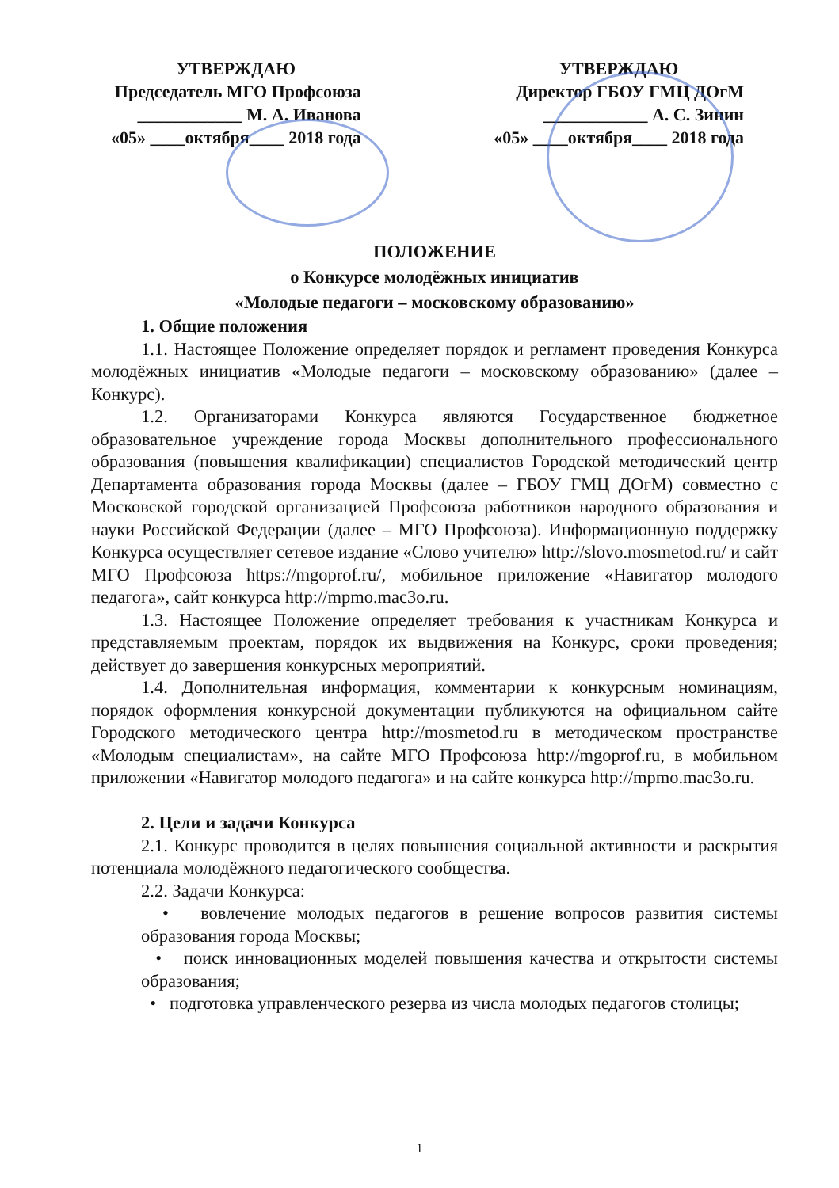УТВЕРЖДАЮ
Председатель МГО Профсоюза
____________ М. А. Иванова
«05» ____октября____ 2018 года
УТВЕРЖДАЮ
Директор ГБОУ ГМЦ ДОгМ
____________ А. С. Зинин
«05» ____октября____ 2018 года
ПОЛОЖЕНИЕ
о Конкурсе молодёжных инициатив
«Молодые педагоги – московскому образованию»
1. Общие положения
1.1. Настоящее Положение определяет порядок и регламент проведения Конкурса молодёжных инициатив «Молодые педагоги – московскому образованию» (далее – Конкурс).
1.2. Организаторами Конкурса являются Государственное бюджетное образовательное учреждение города Москвы дополнительного профессионального образования (повышения квалификации) специалистов Городской методический центр Департамента образования города Москвы (далее – ГБОУ ГМЦ ДОгМ) совместно с Московской городской организацией Профсоюза работников народного образования и науки Российской Федерации (далее – МГО Профсоюза). Информационную поддержку Конкурса осуществляет сетевое издание «Слово учителю» http://slovo.mosmetod.ru/ и сайт МГО Профсоюза https://mgoprof.ru/, мобильное приложение «Навигатор молодого педагога», сайт конкурса http://mpmo.mac3o.ru.
1.3. Настоящее Положение определяет требования к участникам Конкурса и представляемым проектам, порядок их выдвижения на Конкурс, сроки проведения; действует до завершения конкурсных мероприятий.
1.4. Дополнительная информация, комментарии к конкурсным номинациям, порядок оформления конкурсной документации публикуются на официальном сайте Городского методического центра http://mosmetod.ru в методическом пространстве «Молодым специалистам», на сайте МГО Профсоюза http://mgoprof.ru, в мобильном приложении «Навигатор молодого педагога» и на сайте конкурса http://mpmo.mac3o.ru.
2. Цели и задачи Конкурса
2.1. Конкурс проводится в целях повышения социальной активности и раскрытия потенциала молодёжного педагогического сообщества.
2.2. Задачи Конкурса:
• вовлечение молодых педагогов в решение вопросов развития системы образования города Москвы;
• поиск инновационных моделей повышения качества и открытости системы образования;
• подготовка управленческого резерва из числа молодых педагогов столицы;
1